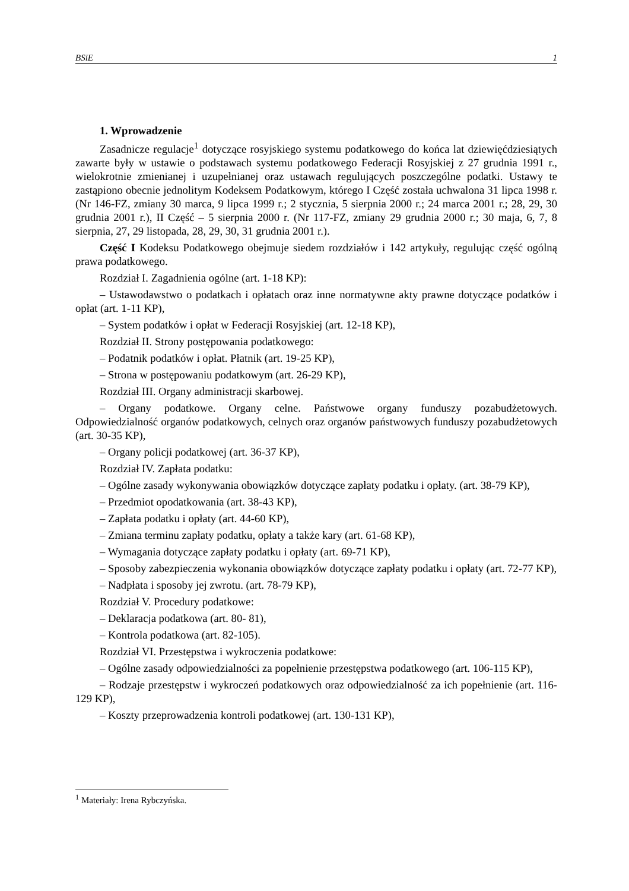BSiE 1
1. Wprowadzenie
Zasadnicze regulacje<sup>1</sup> dotyczące rosyjskiego systemu podatkowego do końca lat dziewięćdziesiątych zawarte były w ustawie o podstawach systemu podatkowego Federacji Rosyjskiej z 27 grudnia 1991 r., wielokrotnie zmienianej i uzupełnianej oraz ustawach regulujących poszczególne podatki. Ustawy te zastąpiono obecnie jednolitym Kodeksem Podatkowym, którego I Część została uchwalona 31 lipca 1998 r. (Nr 146-FZ, zmiany 30 marca, 9 lipca 1999 r.; 2 stycznia, 5 sierpnia 2000 r.; 24 marca 2001 r.; 28, 29, 30 grudnia 2001 r.), II Część – 5 sierpnia 2000 r. (Nr 117-FZ, zmiany 29 grudnia 2000 r.; 30 maja, 6, 7, 8 sierpnia, 27, 29 listopada, 28, 29, 30, 31 grudnia 2001 r.).
Część I Kodeksu Podatkowego obejmuje siedem rozdziałów i 142 artykuły, regulując część ogólną prawa podatkowego.
Rozdział I. Zagadnienia ogólne (art. 1-18 KP):
– Ustawodawstwo o podatkach i opłatach oraz inne normatywne akty prawne dotyczące podatków i opłat (art. 1-11 KP),
– System podatków i opłat w Federacji Rosyjskiej (art. 12-18 KP),
Rozdział II. Strony postępowania podatkowego:
– Podatnik podatków i opłat. Płatnik (art. 19-25 KP),
– Strona w postępowaniu podatkowym (art. 26-29 KP),
Rozdział III. Organy administracji skarbowej.
– Organy podatkowe. Organy celne. Państwowe organy funduszy pozabudżetowych. Odpowiedzialność organów podatkowych, celnych oraz organów państwowych funduszy pozabudżetowych (art. 30-35 KP),
– Organy policji podatkowej (art. 36-37 KP),
Rozdział IV. Zapłata podatku:
– Ogólne zasady wykonywania obowiązków dotyczące zapłaty podatku i opłaty. (art. 38-79 KP),
– Przedmiot opodatkowania (art. 38-43 KP),
– Zapłata podatku i opłaty (art. 44-60 KP),
– Zmiana terminu zapłaty podatku, opłaty a także kary (art. 61-68 KP),
– Wymagania dotyczące zapłaty podatku i opłaty (art. 69-71 KP),
– Sposoby zabezpieczenia wykonania obowiązków dotyczące zapłaty podatku i opłaty (art. 72-77 KP),
– Nadpłata i sposoby jej zwrotu. (art. 78-79 KP),
Rozdział V. Procedury podatkowe:
– Deklaracja podatkowa (art. 80- 81),
– Kontrola podatkowa (art. 82-105).
Rozdział VI. Przestępstwa i wykroczenia podatkowe:
– Ogólne zasady odpowiedzialności za popełnienie przestępstwa podatkowego (art. 106-115 KP),
– Rodzaje przestępstw i wykroczeń podatkowych oraz odpowiedzialność za ich popełnienie (art. 116-129 KP),
– Koszty przeprowadzenia kontroli podatkowej (art. 130-131 KP),
<sup>1</sup> Materiały: Irena Rybczyńska.